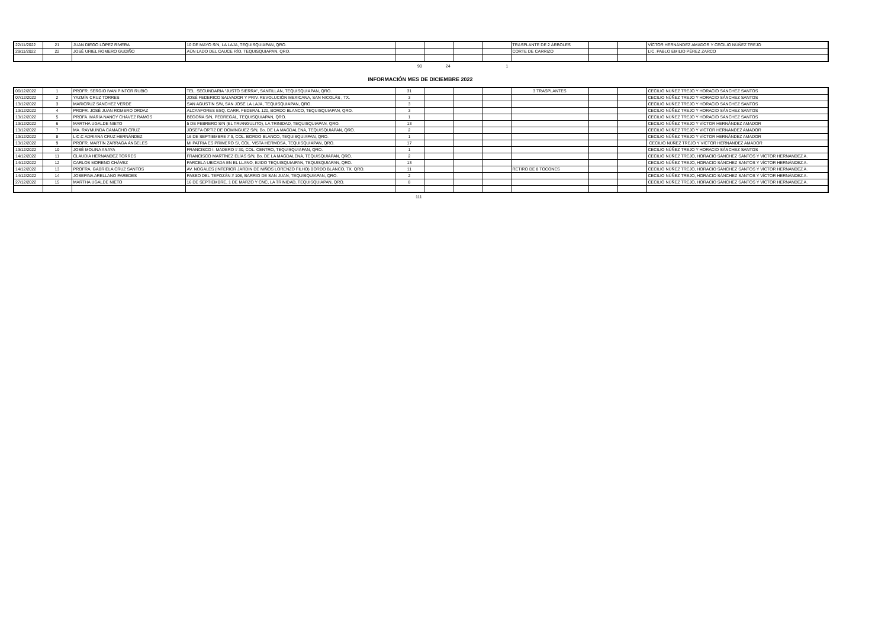| 22/11/2022 | 21 | JUAN DIEGO LÓPEZ RIVERA | 10 DE MAYO S/N, LA LAJA, TEQUISQUIAPAN, QRO. | | | | | TRASPLANTE DE 2 ÁRBOLES | | | VÍCTOR HERNÁNDEZ AMADOR Y CECILIO NÚÑEZ TREJO |
| 29/11/2022 | 22 | JOSÉ URIEL ROMERO GUDIÑO | AÚN LADO DEL CAUCE RÍO, TEQUISQUIAPAN, QRO. | | | | | CORTE DE CARRIZO | | | LIC. PABLO EMILIO PÉREZ ZARCO |
90 24 1
INFORMACIÓN MES DE DICIEMBRE 2022
| 06/12/2022 | 1 | PROFR. SERGIO IVAN PINTOR RUBIO | TEL. SECUNDARIA "JUSTO SIERRA", SANTILLÁN, TEQUISQUIAPAN, QRO. | 31 | | | | 3 TRASPLANTES | | | CECILIO NÚÑEZ TREJO Y HORACIO SÁNCHEZ SANTOS |
| 07/12/2022 | 2 | YAZMÍN CRUZ TORRES | JOSÉ FEDERICO SALVADOR Y PRIV. REVOLUCIÓN MEXICANA, SAN NICOLÁS , TX. | 3 | | | | | | | CECILIO NÚÑEZ TREJO Y HORACIO SÁNCHEZ SANTOS |
| 13/12/2022 | 3 | MARICRUZ SÁNCHEZ VERDE | SAN AGUSTÍN S/N, SAN JOSÉ LA LAJA, TEQUISQUIAPAN, QRO. | 3 | | | | | | | CECILIO NÚÑEZ TREJO Y HORACIO SÁNCHEZ SANTOS |
| 13/12/2022 | 4 | PROFR. JOSÉ JUAN ROMERO ORDAZ | ALCANFORES ESQ. CARR. FEDERAL 120, BORDO BLANCO, TEQUISQUIAPAN, QRO. | 3 | | | | | | | CECILIO NÚÑEZ TREJO Y HORACIO SÁNCHEZ SANTOS |
| 13/12/2022 | 5 | PROFA. MARÍA NANCY CHÁVEZ RAMOS | BEGOÑA S/N, PEDREGAL, TEQUISQUIAPAN, QRO. | 1 | | | | | | | CECILIO NÚÑEZ TREJO Y HORACIO SÁNCHEZ SANTOS |
| 13/12/2022 | 6 | MARTHA UGALDE NIETO | 5 DE FEBRERO S/N (EL TRIANGULITO), LA TRINIDAD, TEQUISQUIAPAN, QRO. | 13 | | | | | | | CECILIO NÚÑEZ TREJO Y VÍCTOR HERNÁNDEZ AMADOR |
| 13/12/2022 | 7 | MA. RAYMUNDA CAMACHO CRUZ | JOSEFA ORTÍZ DE DOMÍNGUEZ S/N, Bo. DE LA MAGDALENA, TEQUISQUIAPAN, QRO. | 2 | | | | | | | CECILIO NÚÑEZ TREJO Y VÍCTOR HERNÁNDEZ AMADOR |
| 13/12/2022 | 8 | LIC.C ADRIANA CRUZ HERNÁNDEZ | 16 DE SEPTIEMBRE # 9, COL. BORDO BLANCO, TEQUISQUIAPAN, QRO. | 1 | | | | | | | CECILIO NÚÑEZ TREJO Y VÍCTOR HERNÁNDEZ AMADOR |
| 13/12/2022 | 9 | PROFR. MARTÍN ZÁRRAGA ÁNGELES | MI PATRIA ES PRIMERO S/, COL. VISTA HERMOSA, TEQUISQUIAPAN, QRO. | 17 | | | | | | | CECILIO NÚÑEZ TREJO Y VÍCTOR HERNÁNDEZ AMADOR |
| 13/12/2022 | 10 | JOSÉ MOLINA ANAYA | FRANCISCO I. MADERO # 30, COL. CENTRO, TEQUISQUIAPAN, QRO. | 1 | | | | | | | CECILIO NÚÑEZ TREJO Y HORACIO SÁNCHEZ SANTOS |
| 14/12/2022 | 11 | CLAUDIA HERNÁNDEZ TORRES | FRANCISCO MARTÍNEZ ELÍAS S/N, Bo. DE LA MAGDALENA, TEQUISQUIAPAN, QRO. | 2 | | | | | | | CECILIO NÚÑEZ TREJO, HORACIO SÁNCHEZ SANTOS Y VÍCTOR HERNÁNDEZ A. |
| 14/12/2022 | 12 | CARLOS MORENO CHÁVEZ | PARCELA UBICADA EN EL LLANO, EJIDO TEQUISQUIAIPAN, TEQUISQUIAPAN, QRO. | 13 | | | | | | | CECILIO NÚÑEZ TREJO, HORACIO SÁNCHEZ SANTOS Y VÍCTOR HERNÁNDEZ A. |
| 14/12/2022 | 13 | PROFRA. GABRIELA CRUZ SANTOS | AV. NOGALES (INTERIOR JARDIN DE NIÑOS LORENZO FILHO) BORDO BLANCO, TX. QRO. | 11 | | | | RETIRO DE 8 TOCONES | | | CECILIO NÚÑEZ TREJO, HORACIO SÁNCHEZ SANTOS Y VÍCTOR HERNÁNDEZ A. |
| 14/12/2022 | 14 | JOSEFINA ARELLANO PAREDES | PASEO DEL TEPOZÁN # 108, BARRIO DE SAN JUAN, TEQUISQUIAPAN, QRO. | 2 | | | | | | | CECILIO NÚÑEZ TREJO, HORACIO SÁNCHEZ SANTOS Y VÍCTOR HERNÁNDEZ A. |
| 27/12/2022 | 15 | MARTHA UGALDE NIETO | 16 DE SEPTIEMBRE, 1 DE MARZO Y CNC, LA TRINIDAD, TEQUISQUIAPAN, QRO. | 8 | | | | | | | CECILIO NÚÑEZ TREJO, HORACIO SÁNCHEZ SANTOS Y VÍCTOR HERNÁNDEZ A. |
111